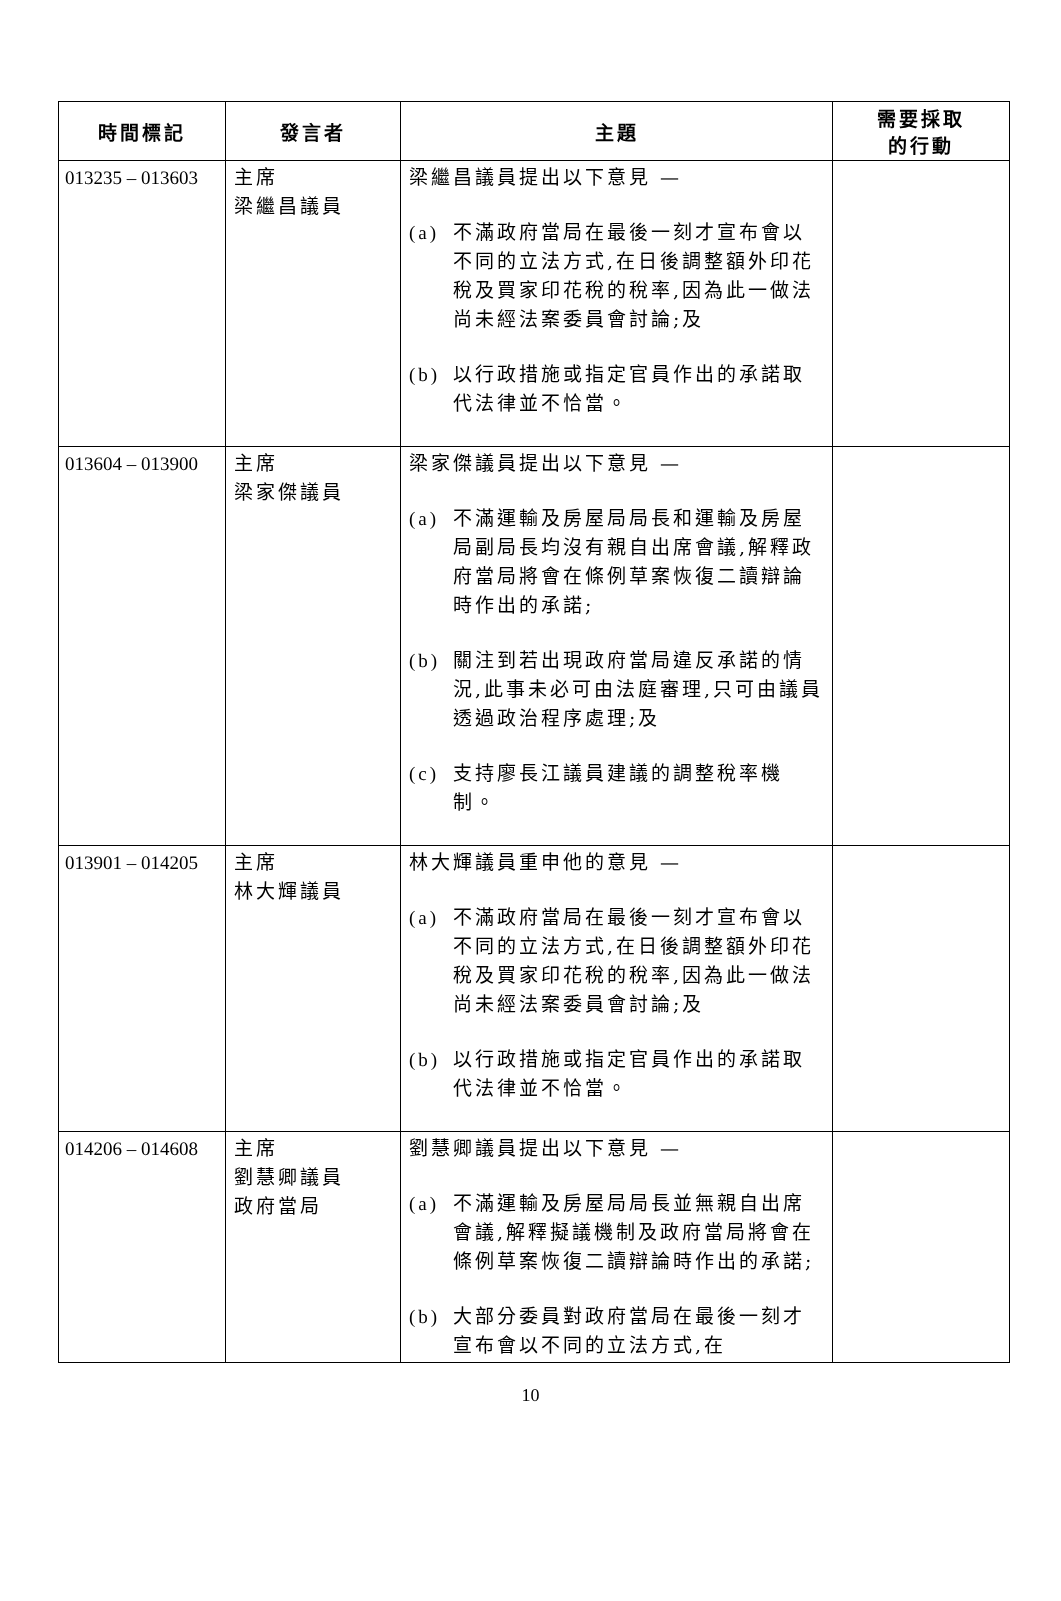| 時間標記 | 發言者 | 主題 | 需要採取 的行動 |
| --- | --- | --- | --- |
| 013235 – 013603 | 主席 梁繼昌議員 | 梁繼昌議員提出以下意見 — (a) 不滿政府當局在最後一刻才宣布會以不同的立法方式,在日後調整額外印花稅及買家印花稅的稅率,因為此一做法尚未經法案委員會討論;及 (b) 以行政措施或指定官員作出的承諾取代法律並不恰當。 | |
| 013604 – 013900 | 主席 梁家傑議員 | 梁家傑議員提出以下意見 — (a) 不滿運輸及房屋局局長和運輸及房屋局副局長均沒有親自出席會議,解釋政府當局將會在條例草案恢復二讀辯論時作出的承諾; (b) 關注到若出現政府當局違反承諾的情況,此事未必可由法庭審理,只可由議員透過政治程序處理;及 (c) 支持廖長江議員建議的調整稅率機制。 | |
| 013901 – 014205 | 主席 林大輝議員 | 林大輝議員重申他的意見 — (a) 不滿政府當局在最後一刻才宣布會以不同的立法方式,在日後調整額外印花稅及買家印花稅的稅率,因為此一做法尚未經法案委員會討論;及 (b) 以行政措施或指定官員作出的承諾取代法律並不恰當。 | |
| 014206 – 014608 | 主席 劉慧卿議員 政府當局 | 劉慧卿議員提出以下意見 — (a) 不滿運輸及房屋局局長並無親自出席會議,解釋擬議機制及政府當局將會在條例草案恢復二讀辯論時作出的承諾; (b) 大部分委員對政府當局在最後一刻才宣布會以不同的立法方式,在 | |
10